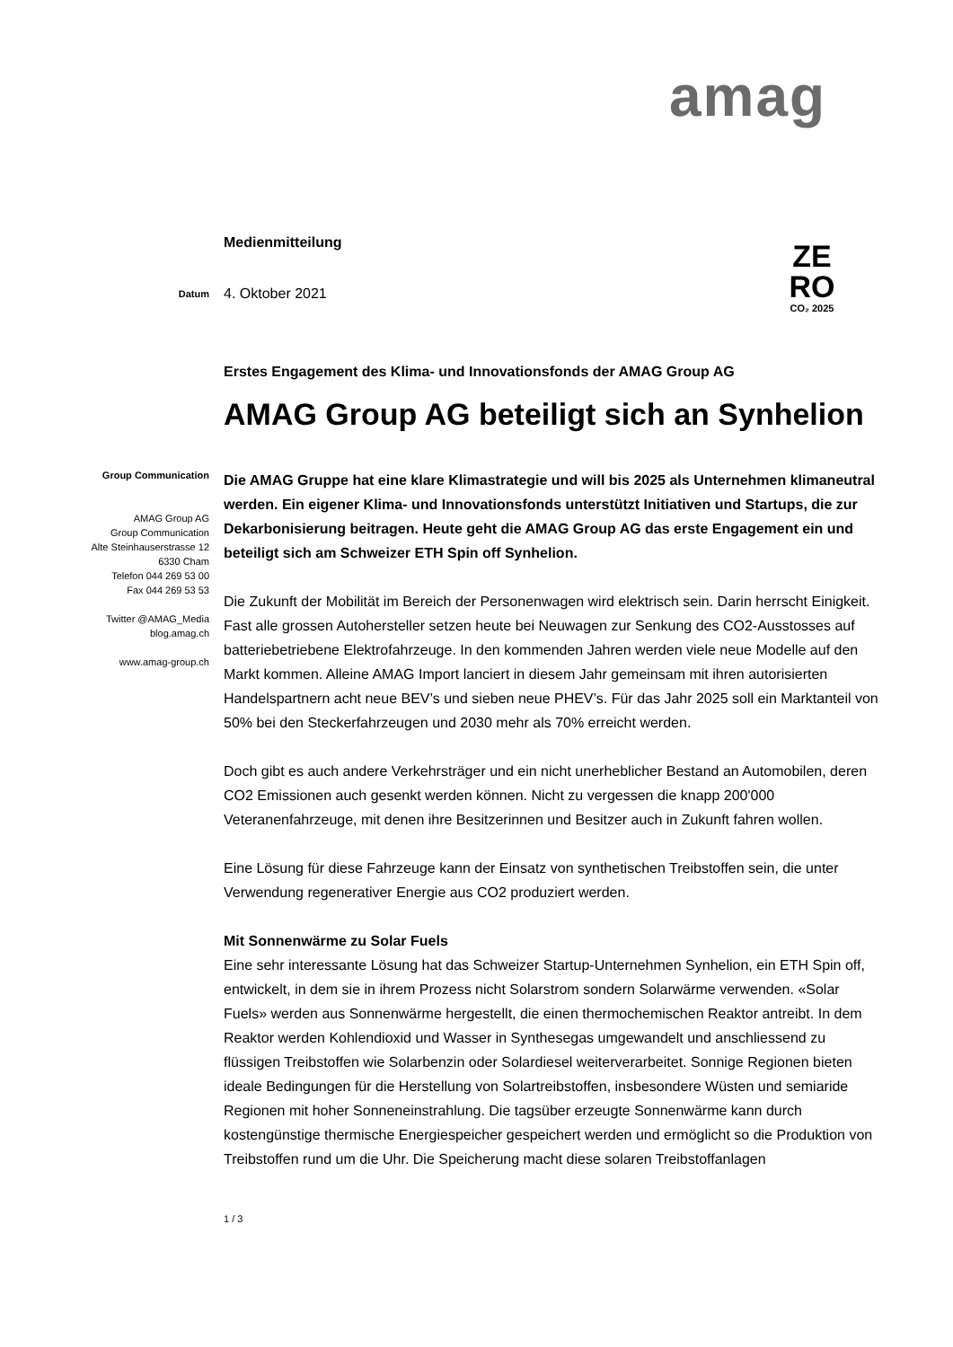amag
ZE
RO
CO₂ 2025
Medienmitteilung
Datum
4. Oktober 2021
Erstes Engagement des Klima- und Innovationsfonds der AMAG Group AG
AMAG Group AG beteiligt sich an Synhelion
Group Communication
AMAG Group AG
Group Communication
Alte Steinhauserstrasse 12
6330 Cham
Telefon 044 269 53 00
Fax 044 269 53 53
Twitter @AMAG_Media
blog.amag.ch
www.amag-group.ch
Die AMAG Gruppe hat eine klare Klimastrategie und will bis 2025 als Unternehmen klimaneutral werden. Ein eigener Klima- und Innovationsfonds unterstützt Initiativen und Startups, die zur Dekarbonisierung beitragen. Heute geht die AMAG Group AG das erste Engagement ein und beteiligt sich am Schweizer ETH Spin off Synhelion.
Die Zukunft der Mobilität im Bereich der Personenwagen wird elektrisch sein. Darin herrscht Einigkeit. Fast alle grossen Autohersteller setzen heute bei Neuwagen zur Senkung des CO2-Ausstosses auf batteriebetriebene Elektrofahrzeuge. In den kommenden Jahren werden viele neue Modelle auf den Markt kommen. Alleine AMAG Import lanciert in diesem Jahr gemeinsam mit ihren autorisierten Handelspartnern acht neue BEV’s und sieben neue PHEV’s. Für das Jahr 2025 soll ein Marktanteil von 50% bei den Steckerfahrzeugen und 2030 mehr als 70% erreicht werden.
Doch gibt es auch andere Verkehrsträger und ein nicht unerheblicher Bestand an Automobilen, deren CO2 Emissionen auch gesenkt werden können. Nicht zu vergessen die knapp 200'000 Veteranenfahrzeuge, mit denen ihre Besitzerinnen und Besitzer auch in Zukunft fahren wollen.
Eine Lösung für diese Fahrzeuge kann der Einsatz von synthetischen Treibstoffen sein, die unter Verwendung regenerativer Energie aus CO2 produziert werden.
Mit Sonnenwärme zu Solar Fuels
Eine sehr interessante Lösung hat das Schweizer Startup-Unternehmen Synhelion, ein ETH Spin off, entwickelt, in dem sie in ihrem Prozess nicht Solarstrom sondern Solarwärme verwenden. «Solar Fuels» werden aus Sonnenwärme hergestellt, die einen thermochemischen Reaktor antreibt. In dem Reaktor werden Kohlendioxid und Wasser in Synthesegas umgewandelt und anschliessend zu flüssigen Treibstoffen wie Solarbenzin oder Solardiesel weiterverarbeitet. Sonnige Regionen bieten ideale Bedingungen für die Herstellung von Solartreibstoffen, insbesondere Wüsten und semiaride Regionen mit hoher Sonneneinstrahlung. Die tagsüber erzeugte Sonnenwärme kann durch kostengünstige thermische Energiespeicher gespeichert werden und ermöglicht so die Produktion von Treibstoffen rund um die Uhr. Die Speicherung macht diese solaren Treibstoffanlagen
1 / 3